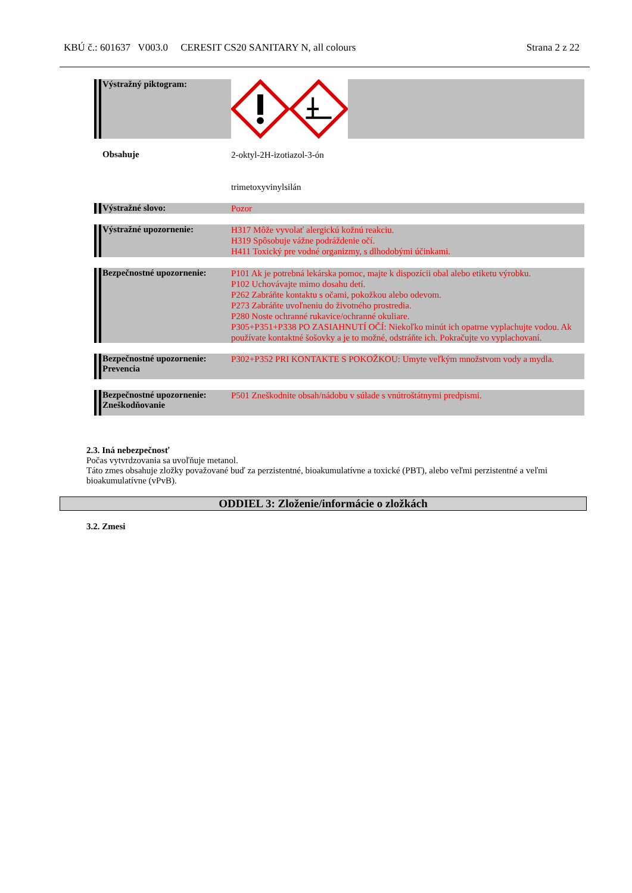KBÚ č.: 601637 V003.0 CERESIT CS20 SANITARY N, all colours Strana 2 z 22
Výstražný piktogram:
Obsahuje
2-oktyl-2H-izotiazol-3-ón
trimetoxyvinylsilán
Výstražné slovo:
Pozor
Výstražné upozornenie:
H317 Môže vyvolať alergickú kožnú reakciu.
H319 Spôsobuje vážne podráždenie očí.
H411 Toxický pre vodné organizmy, s dlhodobými účinkami.
Bezpečnostné upozornenie:
P101 Ak je potrebná lekárska pomoc, majte k dispozícii obal alebo etiketu výrobku.
P102 Uchovávajte mimo dosahu detí.
P262 Zabráňte kontaktu s očami, pokožkou alebo odevom.
P273 Zabráňte uvoľneniu do životného prostredia.
P280 Noste ochranné rukavice/ochranné okuliare.
P305+P351+P338 PO ZASIAHNUTÍ OČÍ: Niekoľko minút ich opatrne vyplachujte vodou. Ak používate kontaktné šošovky a je to možné, odstráňte ich. Pokračujte vo vyplachovaní.
Bezpečnostné upozornenie:
Prevencia
P302+P352 PRI KONTAKTE S POKOŽKOU: Umyte veľkým množstvom vody a mydla.
Bezpečnostné upozornenie:
Zneškodňovanie
P501 Zneškodnite obsah/nádobu v súlade s vnútroštátnymi predpismi.
2.3. Iná nebezpečnosť
Počas vytvrdzovania sa uvoľňuje metanol.
Táto zmes obsahuje zložky považované buď za perzistentné, bioakumulatívne a toxické (PBT), alebo veľmi perzistentné a veľmi bioakumulatívne (vPvB).
ODDIEL 3: Zloženie/informácie o zložkách
3.2. Zmesi